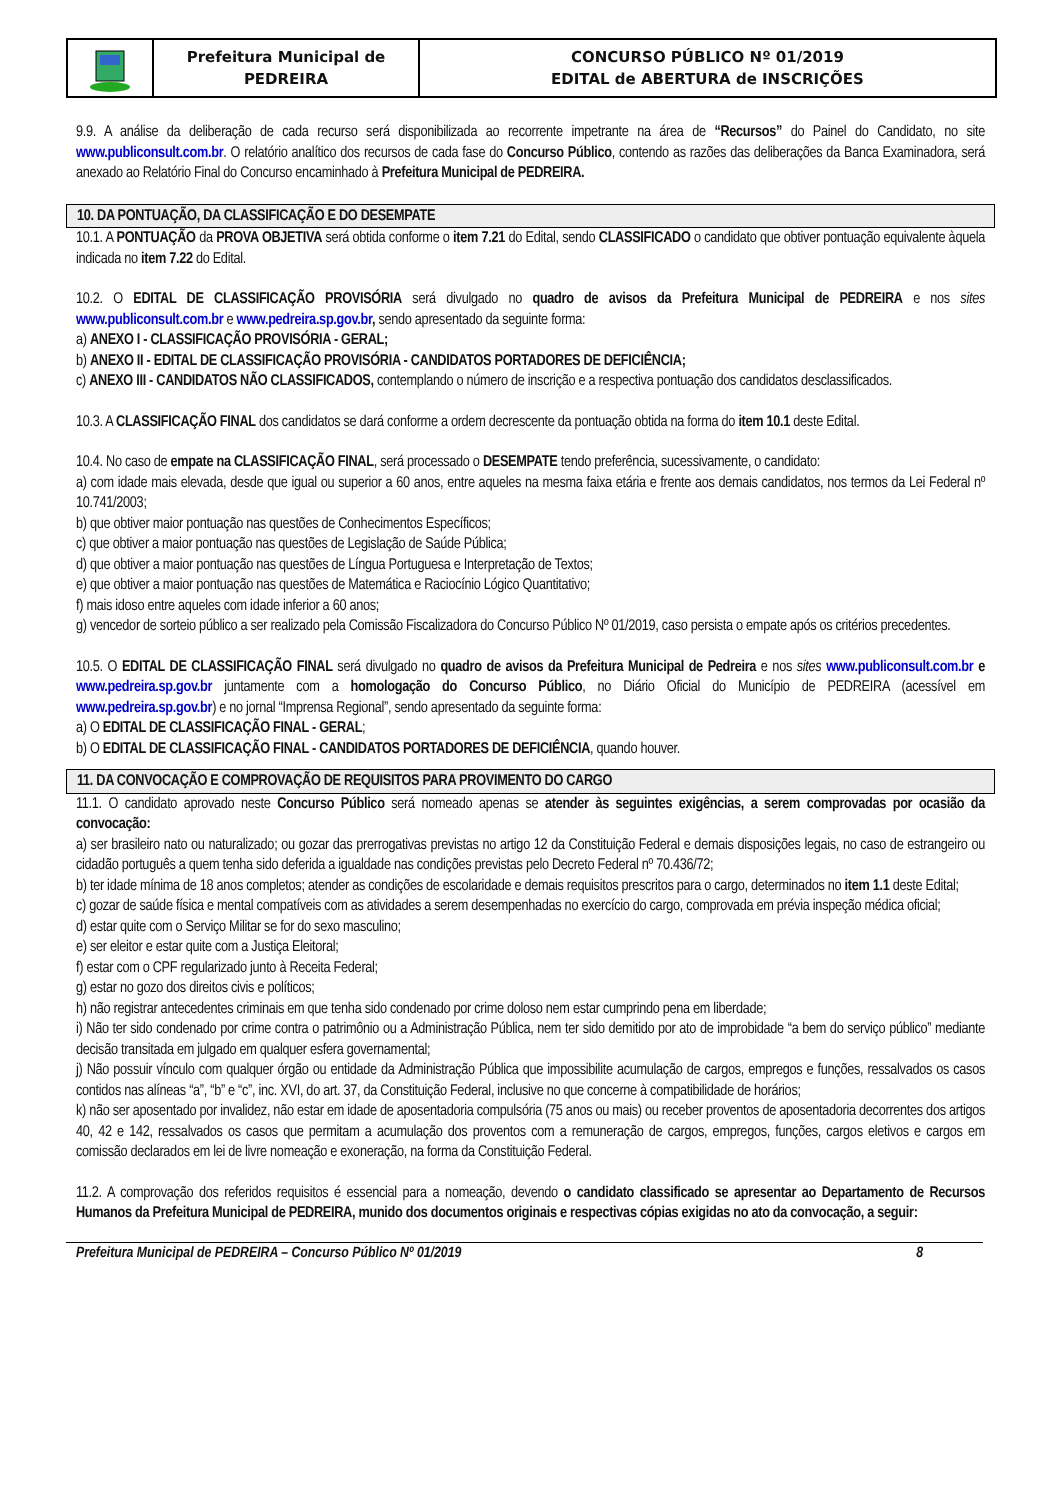Prefeitura Municipal de
PEDREIRA
CONCURSO PÚBLICO Nº 01/2019
EDITAL de ABERTURA de INSCRIÇÕES
9.9. A análise da deliberação de cada recurso será disponibilizada ao recorrente impetrante na área de “Recursos” do Painel do Candidato, no site www.publiconsult.com.br. O relatório analítico dos recursos de cada fase do Concurso Público, contendo as razões das deliberações da Banca Examinadora, será anexado ao Relatório Final do Concurso encaminhado à Prefeitura Municipal de PEDREIRA.
10. DA PONTUAÇÃO, DA CLASSIFICAÇÃO E DO DESEMPATE
10.1. A PONTUAÇÃO da PROVA OBJETIVA será obtida conforme o item 7.21 do Edital, sendo CLASSIFICADO o candidato que obtiver pontuação equivalente àquela indicada no item 7.22 do Edital.
10.2. O EDITAL DE CLASSIFICAÇÃO PROVISÓRIA será divulgado no quadro de avisos da Prefeitura Municipal de PEDREIRA e nos sites www.publiconsult.com.br e www.pedreira.sp.gov.br, sendo apresentado da seguinte forma:
a) ANEXO I - CLASSIFICAÇÃO PROVISÓRIA - GERAL;
b) ANEXO II - EDITAL DE CLASSIFICAÇÃO PROVISÓRIA - CANDIDATOS PORTADORES DE DEFICIÊNCIA;
c) ANEXO III - CANDIDATOS NÃO CLASSIFICADOS, contemplando o número de inscrição e a respectiva pontuação dos candidatos desclassificados.
10.3. A CLASSIFICAÇÃO FINAL dos candidatos se dará conforme a ordem decrescente da pontuação obtida na forma do item 10.1 deste Edital.
10.4. No caso de empate na CLASSIFICAÇÃO FINAL, será processado o DESEMPATE tendo preferência, sucessivamente, o candidato:
a) com idade mais elevada, desde que igual ou superior a 60 anos, entre aqueles na mesma faixa etária e frente aos demais candidatos, nos termos da Lei Federal nº 10.741/2003;
b) que obtiver maior pontuação nas questões de Conhecimentos Específicos;
c) que obtiver a maior pontuação nas questões de Legislação de Saúde Pública;
d) que obtiver a maior pontuação nas questões de Língua Portuguesa e Interpretação de Textos;
e) que obtiver a maior pontuação nas questões de Matemática e Raciocínio Lógico Quantitativo;
f) mais idoso entre aqueles com idade inferior a 60 anos;
g) vencedor de sorteio público a ser realizado pela Comissão Fiscalizadora do Concurso Público Nº 01/2019, caso persista o empate após os critérios precedentes.
10.5. O EDITAL DE CLASSIFICAÇÃO FINAL será divulgado no quadro de avisos da Prefeitura Municipal de Pedreira e nos sites www.publiconsult.com.br e www.pedreira.sp.gov.br juntamente com a homologação do Concurso Público, no Diário Oficial do Município de PEDREIRA (acessível em www.pedreira.sp.gov.br) e no jornal “Imprensa Regional”, sendo apresentado da seguinte forma:
a) O EDITAL DE CLASSIFICAÇÃO FINAL - GERAL;
b) O EDITAL DE CLASSIFICAÇÃO FINAL - CANDIDATOS PORTADORES DE DEFICIÊNCIA, quando houver.
11. DA CONVOCAÇÃO E COMPROVAÇÃO DE REQUISITOS PARA PROVIMENTO DO CARGO
11.1. O candidato aprovado neste Concurso Público será nomeado apenas se atender às seguintes exigências, a serem comprovadas por ocasião da convocação:
a) ser brasileiro nato ou naturalizado; ou gozar das prerrogativas previstas no artigo 12 da Constituição Federal e demais disposições legais, no caso de estrangeiro ou cidadão português a quem tenha sido deferida a igualdade nas condições previstas pelo Decreto Federal nº 70.436/72;
b) ter idade mínima de 18 anos completos; atender as condições de escolaridade e demais requisitos prescritos para o cargo, determinados no item 1.1 deste Edital;
c) gozar de saúde física e mental compatíveis com as atividades a serem desempenhadas no exercício do cargo, comprovada em prévia inspeção médica oficial;
d) estar quite com o Serviço Militar se for do sexo masculino;
e) ser eleitor e estar quite com a Justiça Eleitoral;
f) estar com o CPF regularizado junto à Receita Federal;
g) estar no gozo dos direitos civis e políticos;
h) não registrar antecedentes criminais em que tenha sido condenado por crime doloso nem estar cumprindo pena em liberdade;
i) Não ter sido condenado por crime contra o patrimônio ou a Administração Pública, nem ter sido demitido por ato de improbidade “a bem do serviço público” mediante decisão transitada em julgado em qualquer esfera governamental;
j) Não possuir vínculo com qualquer órgão ou entidade da Administração Pública que impossibilite acumulação de cargos, empregos e funções, ressalvados os casos contidos nas alíneas “a”, “b” e “c”, inc. XVI, do art. 37, da Constituição Federal, inclusive no que concerne à compatibilidade de horários;
k) não ser aposentado por invalidez, não estar em idade de aposentadoria compulsória (75 anos ou mais) ou receber proventos de aposentadoria decorrentes dos artigos 40, 42 e 142, ressalvados os casos que permitam a acumulação dos proventos com a remuneração de cargos, empregos, funções, cargos eletivos e cargos em comissão declarados em lei de livre nomeação e exoneração, na forma da Constituição Federal.
11.2. A comprovação dos referidos requisitos é essencial para a nomeação, devendo o candidato classificado se apresentar ao Departamento de Recursos Humanos da Prefeitura Municipal de PEDREIRA, munido dos documentos originais e respectivas cópias exigidas no ato da convocação, a seguir:
Prefeitura Municipal de PEDREIRA – Concurso Público Nº 01/2019 8